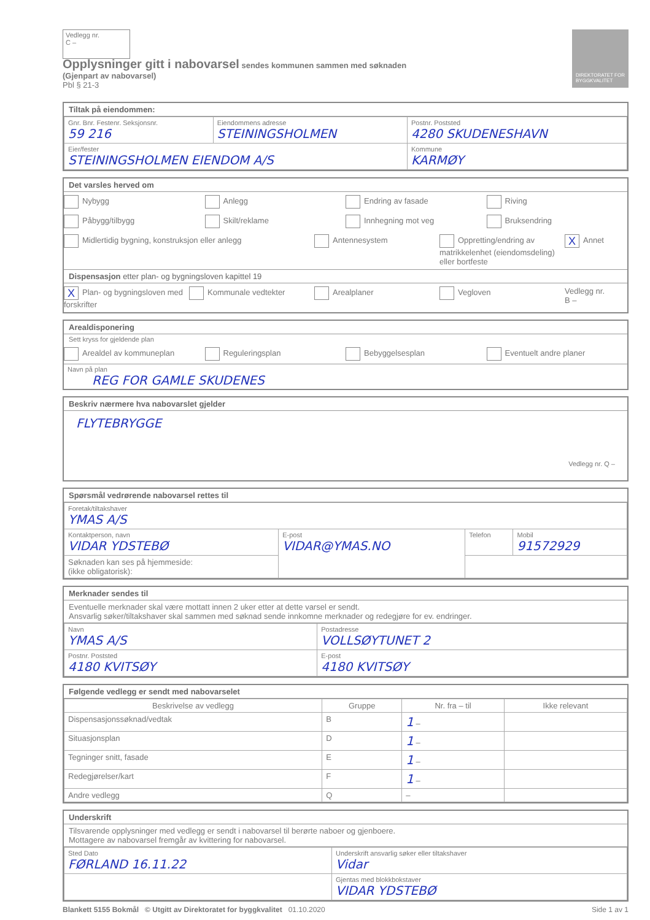Vedlegg nr.
C –
DIREKTORATET FOR BYGGKVALITET
Opplysninger gitt i nabovarsel sendes kommunen sammen med søknaden
(Gjenpart av nabovarsel)
Pbl § 21-3
Tiltak på eiendommen:
| Gnr. Bnr. Festenr. Seksjonsnr. 59 216 | Eiendommens adresse STEININGSHOLMEN | Postnr. Poststed 4280 SKUDENESHAVN |
| Eier/fester STEININGSHOLMEN EIENDOM A/S | | Kommune KARMØY |
Det varsles herved om
Nybygg Anlegg Endring av fasade Riving
Påbygg/tilbygg Skilt/reklame Innhegning mot veg Bruksendring
Midlertidig bygning, konstruksjon eller anlegg
Antennesystem Oppretting/endring av matrikkelenhet (eiendomsdeling) eller bortfeste
X Annet
Dispensasjon etter plan- og bygningsloven kapittel 19
X Plan- og bygningsloven med forskrifter
Kommunale vedtekter Arealplaner Vegloven Vedlegg nr.
B –
Arealdisponering
Sett kryss for gjeldende plan
Arealdel av kommuneplan Reguleringsplan Bebyggelsesplan Eventuelt andre planer
Navn på plan
REG FOR GAMLE SKUDENES
Beskriv nærmere hva nabovarslet gjelder
FLYTEBRYGGE
Vedlegg nr. Q –
Spørsmål vedrørende nabovarsel rettes til
| Foretak/tiltakshaver YMAS A/S | | | |
| Kontaktperson, navn VIDAR YDSTEBØ | E-post VIDAR@YMAS.NO | Telefon | Mobil 91572929 |
| Søknaden kan ses på hjemmeside: (ikke obligatorisk): | | | |
Merknader sendes til
Eventuelle merknader skal være mottatt innen 2 uker etter at dette varsel er sendt.
Ansvarlig søker/tiltakshaver skal sammen med søknad sende innkomne merknader og redegjøre for ev. endringer.
| Navn YMAS A/S | Postadresse VOLLSØYTUNET 2 |
| Postnr. Poststed 4180 KVITSØY | E-post 4180 KVITSØY |
Følgende vedlegg er sendt med nabovarselet
| Beskrivelse av vedlegg | Gruppe | Nr. fra – til | Ikke relevant |
| --- | --- | --- | --- |
| Dispensasjonssøknad/vedtak | B | 1 – | |
| Situasjonsplan | D | 1 – | |
| Tegninger snitt, fasade | E | 1 – | |
| Redegjørelser/kart | F | 1 – | |
| Andre vedlegg | Q | – | |
Underskrift
Tilsvarende opplysninger med vedlegg er sendt i nabovarsel til berørte naboer og gjenboere.
Mottagere av nabovarsel fremgår av kvittering for nabovarsel.
| Sted Dato FØRLAND 16.11.22 | Underskrift ansvarlig søker eller tiltakshaver Vidar |
| | Gjentas med blokkbokstaver VIDAR YDSTEBØ |
Blankett 5155 Bokmål © Utgitt av Direktoratet for byggkvalitet 01.10.2020 Side 1 av 1